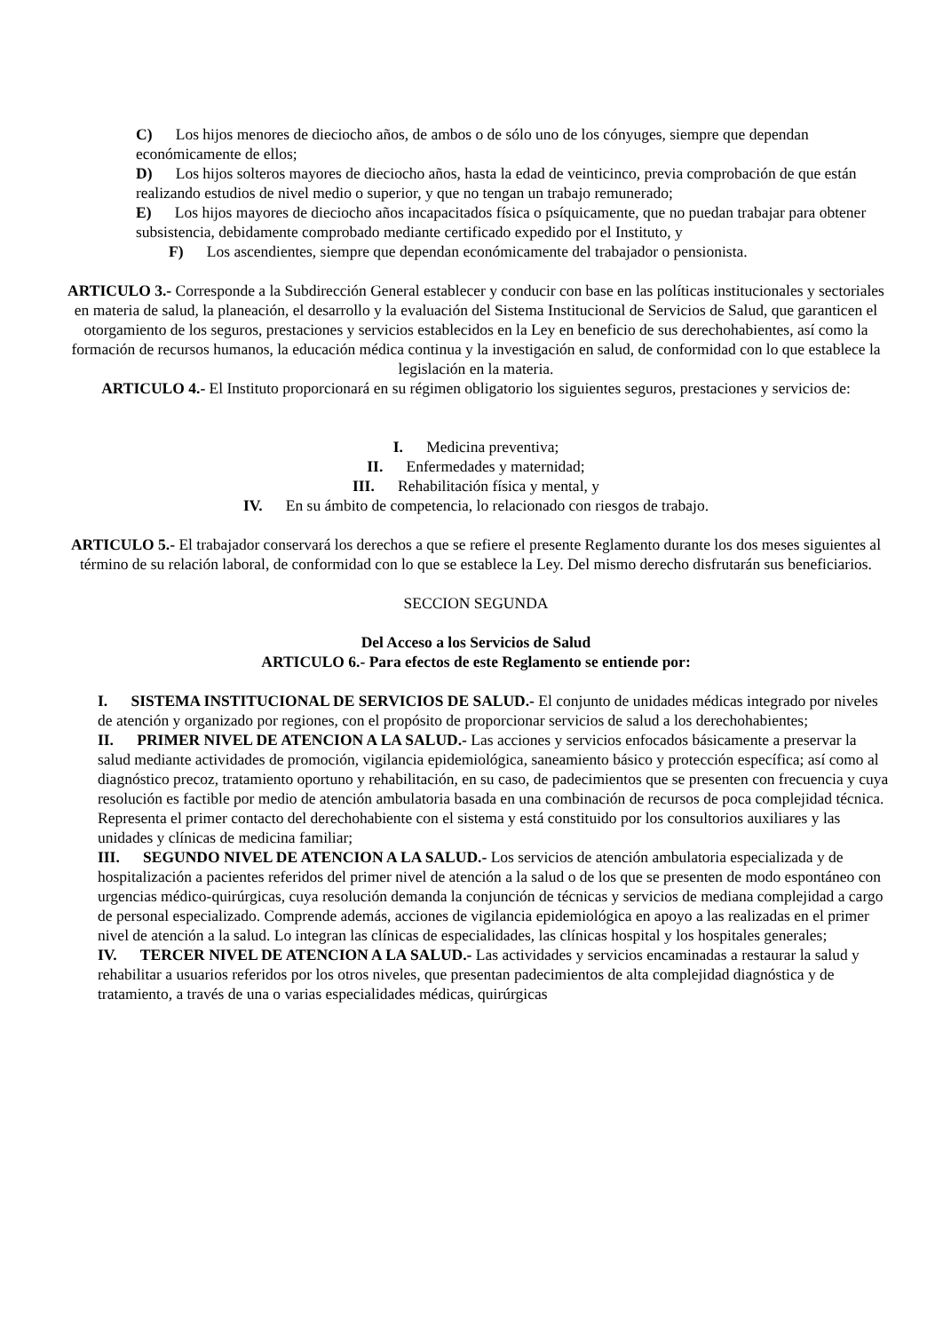C) Los hijos menores de dieciocho años, de ambos o de sólo uno de los cónyuges, siempre que dependan económicamente de ellos;
D) Los hijos solteros mayores de dieciocho años, hasta la edad de veinticinco, previa comprobación de que están realizando estudios de nivel medio o superior, y que no tengan un trabajo remunerado;
E) Los hijos mayores de dieciocho años incapacitados física o psíquicamente, que no puedan trabajar para obtener subsistencia, debidamente comprobado mediante certificado expedido por el Instituto, y
F) Los ascendientes, siempre que dependan económicamente del trabajador o pensionista.
ARTICULO 3.- Corresponde a la Subdirección General establecer y conducir con base en las políticas institucionales y sectoriales en materia de salud, la planeación, el desarrollo y la evaluación del Sistema Institucional de Servicios de Salud, que garanticen el otorgamiento de los seguros, prestaciones y servicios establecidos en la Ley en beneficio de sus derechohabientes, así como la formación de recursos humanos, la educación médica continua y la investigación en salud, de conformidad con lo que establece la legislación en la materia.
ARTICULO 4.- El Instituto proporcionará en su régimen obligatorio los siguientes seguros, prestaciones y servicios de:
I. Medicina preventiva;
II. Enfermedades y maternidad;
III. Rehabilitación física y mental, y
IV. En su ámbito de competencia, lo relacionado con riesgos de trabajo.
ARTICULO 5.- El trabajador conservará los derechos a que se refiere el presente Reglamento durante los dos meses siguientes al término de su relación laboral, de conformidad con lo que se establece la Ley. Del mismo derecho disfrutarán sus beneficiarios.
SECCION SEGUNDA
Del Acceso a los Servicios de Salud
ARTICULO 6.- Para efectos de este Reglamento se entiende por:
I. SISTEMA INSTITUCIONAL DE SERVICIOS DE SALUD.- El conjunto de unidades médicas integrado por niveles de atención y organizado por regiones, con el propósito de proporcionar servicios de salud a los derechohabientes;
II. PRIMER NIVEL DE ATENCION A LA SALUD.- Las acciones y servicios enfocados básicamente a preservar la salud mediante actividades de promoción, vigilancia epidemiológica, saneamiento básico y protección específica; así como al diagnóstico precoz, tratamiento oportuno y rehabilitación, en su caso, de padecimientos que se presenten con frecuencia y cuya resolución es factible por medio de atención ambulatoria basada en una combinación de recursos de poca complejidad técnica. Representa el primer contacto del derechohabiente con el sistema y está constituido por los consultorios auxiliares y las unidades y clínicas de medicina familiar;
III. SEGUNDO NIVEL DE ATENCION A LA SALUD.- Los servicios de atención ambulatoria especializada y de hospitalización a pacientes referidos del primer nivel de atención a la salud o de los que se presenten de modo espontáneo con urgencias médico-quirúrgicas, cuya resolución demanda la conjunción de técnicas y servicios de mediana complejidad a cargo de personal especializado. Comprende además, acciones de vigilancia epidemiológica en apoyo a las realizadas en el primer nivel de atención a la salud. Lo integran las clínicas de especialidades, las clínicas hospital y los hospitales generales;
IV. TERCER NIVEL DE ATENCION A LA SALUD.- Las actividades y servicios encaminadas a restaurar la salud y rehabilitar a usuarios referidos por los otros niveles, que presentan padecimientos de alta complejidad diagnóstica y de tratamiento, a través de una o varias especialidades médicas, quirúrgicas